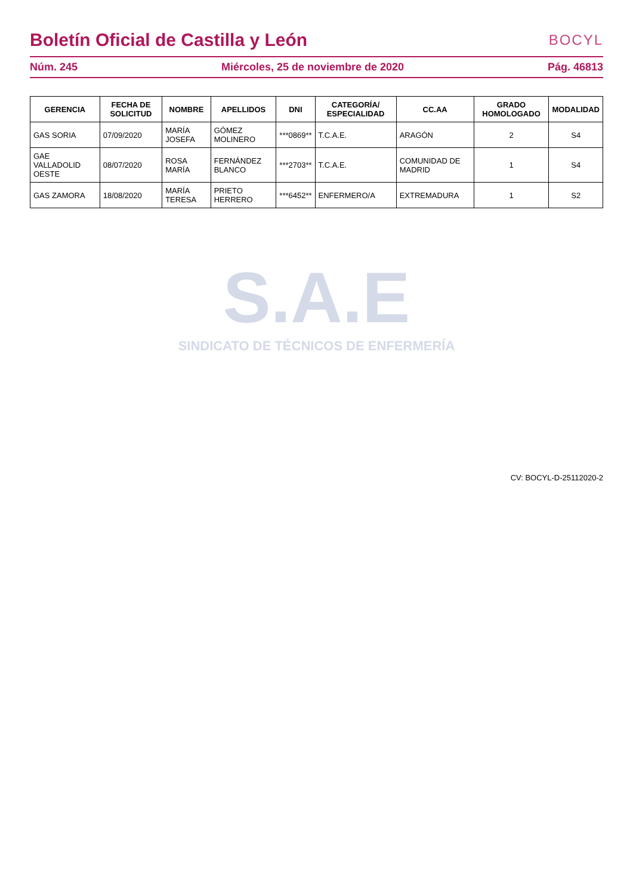Boletín Oficial de Castilla y León
BOCYL
Núm. 245 Miércoles, 25 de noviembre de 2020 Pág. 46813
| GERENCIA | FECHA DE SOLICITUD | NOMBRE | APELLIDOS | DNI | CATEGORÍA/ ESPECIALIDAD | CC.AA | GRADO HOMOLOGADO | MODALIDAD |
| --- | --- | --- | --- | --- | --- | --- | --- | --- |
| GAS SORIA | 07/09/2020 | MARÍA JOSEFA | GÓMEZ MOLINERO | ***0869** | T.C.A.E. | ARAGÓN | 2 | S4 |
| GAE VALLADOLID OESTE | 08/07/2020 | ROSA MARÍA | FERNÁNDEZ BLANCO | ***2703** | T.C.A.E. | COMUNIDAD DE MADRID | 1 | S4 |
| GAS ZAMORA | 18/08/2020 | MARÍA TERESA | PRIETO HERRERO | ***6452** | ENFERMERO/A | EXTREMADURA | 1 | S2 |
S.A.E
SINDICATO DE TÉCNICOS DE ENFERMERÍA
CV: BOCYL-D-25112020-2